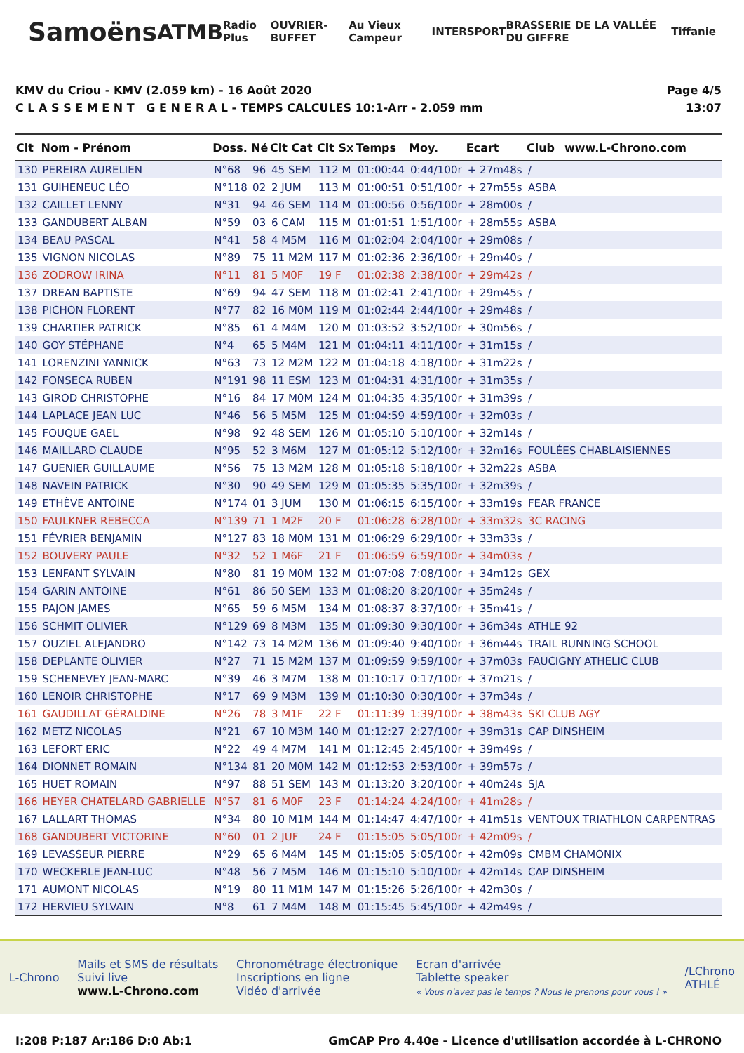Samoëns ATMB Radio Plus OUVRIER-BUFFET Au Vieux Campeur INTERSPORT BRASSERIE DE LA VALLÉE DU GIFFRE Tiffanie
KMV du Criou - KMV (2.059 km) - 16 Août 2020
C L A S S E M E N T G E N E R A L - TEMPS CALCULES 10:1-Arr - 2.059 mm
Page 4/5
13:07
| Clt | Nom - Prénom | Doss. | Né | Clt Cat | Clt Sx | Temps | Moy. | Ecart | Club | www.L-Chrono.com |
| --- | --- | --- | --- | --- | --- | --- | --- | --- | --- | --- |
| 130 | PEREIRA AURELIEN | N°68 | 96 | 45 SEM | 112 M | 01:00:44 | 0:44/100r | + 27m48s | / | |
| 131 | GUIHENEUC LÉO | N°118 | 02 | 2 JUM | 113 M | 01:00:51 | 0:51/100r | + 27m55s | ASBA | |
| 132 | CAILLET LENNY | N°31 | 94 | 46 SEM | 114 M | 01:00:56 | 0:56/100r | + 28m00s | / | |
| 133 | GANDUBERT ALBAN | N°59 | 03 | 6 CAM | 115 M | 01:01:51 | 1:51/100r | + 28m55s | ASBA | |
| 134 | BEAU PASCAL | N°41 | 58 | 4 M5M | 116 M | 01:02:04 | 2:04/100r | + 29m08s | / | |
| 135 | VIGNON NICOLAS | N°89 | 75 | 11 M2M | 117 M | 01:02:36 | 2:36/100r | + 29m40s | / | |
| 136 | ZODROW IRINA | N°11 | 81 | 5 M0F | 19 F | 01:02:38 | 2:38/100r | + 29m42s | / | |
| 137 | DREAN BAPTISTE | N°69 | 94 | 47 SEM | 118 M | 01:02:41 | 2:41/100r | + 29m45s | / | |
| 138 | PICHON FLORENT | N°77 | 82 | 16 M0M | 119 M | 01:02:44 | 2:44/100r | + 29m48s | / | |
| 139 | CHARTIER PATRICK | N°85 | 61 | 4 M4M | 120 M | 01:03:52 | 3:52/100r | + 30m56s | / | |
| 140 | GOY STÉPHANE | N°4 | 65 | 5 M4M | 121 M | 01:04:11 | 4:11/100r | + 31m15s | / | |
| 141 | LORENZINI YANNICK | N°63 | 73 | 12 M2M | 122 M | 01:04:18 | 4:18/100r | + 31m22s | / | |
| 142 | FONSECA RUBEN | N°191 | 98 | 11 ESM | 123 M | 01:04:31 | 4:31/100r | + 31m35s | / | |
| 143 | GIROD CHRISTOPHE | N°16 | 84 | 17 M0M | 124 M | 01:04:35 | 4:35/100r | + 31m39s | / | |
| 144 | LAPLACE JEAN LUC | N°46 | 56 | 5 M5M | 125 M | 01:04:59 | 4:59/100r | + 32m03s | / | |
| 145 | FOUQUE GAEL | N°98 | 92 | 48 SEM | 126 M | 01:05:10 | 5:10/100r | + 32m14s | / | |
| 146 | MAILLARD CLAUDE | N°95 | 52 | 3 M6M | 127 M | 01:05:12 | 5:12/100r | + 32m16s | FOULÉES CHABLAISIENNES | |
| 147 | GUENIER GUILLAUME | N°56 | 75 | 13 M2M | 128 M | 01:05:18 | 5:18/100r | + 32m22s | ASBA | |
| 148 | NAVEIN PATRICK | N°30 | 90 | 49 SEM | 129 M | 01:05:35 | 5:35/100r | + 32m39s | / | |
| 149 | ETHÈVE ANTOINE | N°174 | 01 | 3 JUM | 130 M | 01:06:15 | 6:15/100r | + 33m19s | FEAR FRANCE | |
| 150 | FAULKNER REBECCA | N°139 | 71 | 1 M2F | 20 F | 01:06:28 | 6:28/100r | + 33m32s | 3C RACING | |
| 151 | FÉVRIER BENJAMIN | N°127 | 83 | 18 M0M | 131 M | 01:06:29 | 6:29/100r | + 33m33s | / | |
| 152 | BOUVERY PAULE | N°32 | 52 | 1 M6F | 21 F | 01:06:59 | 6:59/100r | + 34m03s | / | |
| 153 | LENFANT SYLVAIN | N°80 | 81 | 19 M0M | 132 M | 01:07:08 | 7:08/100r | + 34m12s | GEX | |
| 154 | GARIN ANTOINE | N°61 | 86 | 50 SEM | 133 M | 01:08:20 | 8:20/100r | + 35m24s | / | |
| 155 | PAJON JAMES | N°65 | 59 | 6 M5M | 134 M | 01:08:37 | 8:37/100r | + 35m41s | / | |
| 156 | SCHMIT OLIVIER | N°129 | 69 | 8 M3M | 135 M | 01:09:30 | 9:30/100r | + 36m34s | ATHLE 92 | |
| 157 | OUZIEL ALEJANDRO | N°142 | 73 | 14 M2M | 136 M | 01:09:40 | 9:40/100r | + 36m44s | TRAIL RUNNING SCHOOL | |
| 158 | DEPLANTE OLIVIER | N°27 | 71 | 15 M2M | 137 M | 01:09:59 | 9:59/100r | + 37m03s | FAUCIGNY ATHELIC CLUB | |
| 159 | SCHENEVEY JEAN-MARC | N°39 | 46 | 3 M7M | 138 M | 01:10:17 | 0:17/100r | + 37m21s | / | |
| 160 | LENOIR CHRISTOPHE | N°17 | 69 | 9 M3M | 139 M | 01:10:30 | 0:30/100r | + 37m34s | / | |
| 161 | GAUDILLAT GÉRALDINE | N°26 | 78 | 3 M1F | 22 F | 01:11:39 | 1:39/100r | + 38m43s | SKI CLUB AGY | |
| 162 | METZ NICOLAS | N°21 | 67 | 10 M3M | 140 M | 01:12:27 | 2:27/100r | + 39m31s | CAP DINSHEIM | |
| 163 | LEFORT ERIC | N°22 | 49 | 4 M7M | 141 M | 01:12:45 | 2:45/100r | + 39m49s | / | |
| 164 | DIONNET ROMAIN | N°134 | 81 | 20 M0M | 142 M | 01:12:53 | 2:53/100r | + 39m57s | / | |
| 165 | HUET ROMAIN | N°97 | 88 | 51 SEM | 143 M | 01:13:20 | 3:20/100r | + 40m24s | SJA | |
| 166 | HEYER CHATELARD GABRIELLE | N°57 | 81 | 6 M0F | 23 F | 01:14:24 | 4:24/100r | + 41m28s | / | |
| 167 | LALLART THOMAS | N°34 | 80 | 10 M1M | 144 M | 01:14:47 | 4:47/100r | + 41m51s | VENTOUX TRIATHLON CARPENTRAS | |
| 168 | GANDUBERT VICTORINE | N°60 | 01 | 2 JUF | 24 F | 01:15:05 | 5:05/100r | + 42m09s | / | |
| 169 | LEVASSEUR PIERRE | N°29 | 65 | 6 M4M | 145 M | 01:15:05 | 5:05/100r | + 42m09s | CMBM CHAMONIX | |
| 170 | WECKERLE JEAN-LUC | N°48 | 56 | 7 M5M | 146 M | 01:15:10 | 5:10/100r | + 42m14s | CAP DINSHEIM | |
| 171 | AUMONT NICOLAS | N°19 | 80 | 11 M1M | 147 M | 01:15:26 | 5:26/100r | + 42m30s | / | |
| 172 | HERVIEU SYLVAIN | N°8 | 61 | 7 M4M | 148 M | 01:15:45 | 5:45/100r | + 42m49s | / | |
L-Chrono
Mails et SMS de résultats
Suivi live
www.L-Chrono.com
Chronométrage électronique
Inscriptions en ligne
Vidéo d'arrivée
Ecran d'arrivée
Tablette speaker
« Vous n'avez pas le temps ? Nous le prenons pour vous ! »
/LChrono
ATHLÉ
I:208 P:187 Ar:186 D:0 Ab:1 GmCAP Pro 4.40e - Licence d'utilisation accordée à L-CHRONO